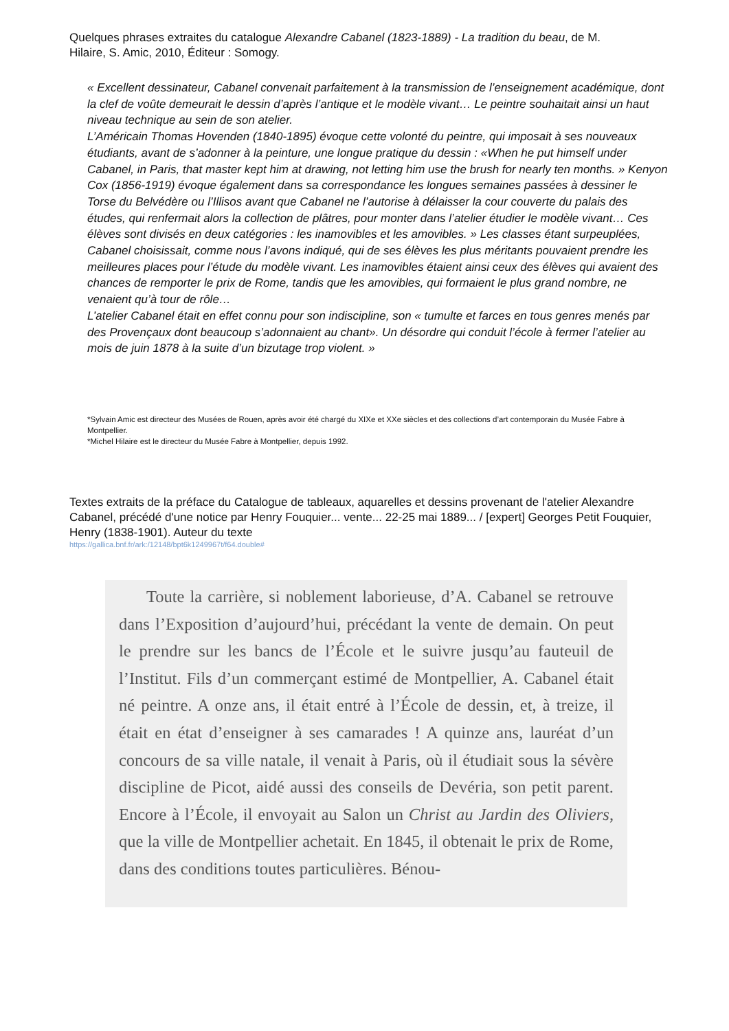Quelques phrases extraites du catalogue Alexandre Cabanel (1823-1889) - La tradition du beau, de M. Hilaire, S. Amic, 2010, Éditeur : Somogy.
« Excellent dessinateur, Cabanel convenait parfaitement à la transmission de l’enseignement académique, dont la clef de voûte demeurait le dessin d’après l’antique et le modèle vivant… Le peintre souhaitait ainsi un haut niveau technique au sein de son atelier.
L’Américain Thomas Hovenden (1840-1895) évoque cette volonté du peintre, qui imposait à ses nouveaux étudiants, avant de s’adonner à la peinture, une longue pratique du dessin : «When he put himself under Cabanel, in Paris, that master kept him at drawing, not letting him use the brush for nearly ten months. » Kenyon Cox (1856-1919) évoque également dans sa correspondance les longues semaines passées à dessiner le Torse du Belvédère ou l’Illisos avant que Cabanel ne l’autorise à délaisser la cour couverte du palais des études, qui renfermait alors la collection de plâtres, pour monter dans l’atelier étudier le modèle vivant… Ces élèves sont divisés en deux catégories : les inamovibles et les amovibles. » Les classes étant surpeuplées, Cabanel choisissait, comme nous l’avons indiqué, qui de ses élèves les plus méritants pouvaient prendre les meilleures places pour l’étude du modèle vivant. Les inamovibles étaient ainsi ceux des élèves qui avaient des chances de remporter le prix de Rome, tandis que les amovibles, qui formaient le plus grand nombre, ne venaient qu’à tour de rôle…
L’atelier Cabanel était en effet connu pour son indiscipline, son « tumulte et farces en tous genres menés par des Provençaux dont beaucoup s’adonnaient au chant». Un désordre qui conduit l’école à fermer l’atelier au mois de juin 1878 à la suite d’un bizutage trop violent. »
*Sylvain Amic est directeur des Musées de Rouen, après avoir été chargé du XIXe et XXe siècles et des collections d’art contemporain du Musée Fabre à Montpellier.
*Michel Hilaire est le directeur du Musée Fabre à Montpellier, depuis 1992.
Textes extraits de la préface du Catalogue de tableaux, aquarelles et dessins provenant de l'atelier Alexandre Cabanel, précédé d'une notice par Henry Fouquier... vente... 22-25 mai 1889... / [expert] Georges Petit Fouquier, Henry (1838-1901). Auteur du texte
https://gallica.bnf.fr/ark:/12148/bpt6k1249967t/f64.double#
Toute la carrière, si noblement laborieuse, d’A. Cabanel se retrouve dans l’Exposition d’aujourd’hui, précédant la vente de demain. On peut le prendre sur les bancs de l’École et le suivre jusqu’au fauteuil de l’Institut. Fils d’un commerçant estimé de Montpellier, A. Cabanel était né peintre. A onze ans, il était entré à l’École de dessin, et, à treize, il était en état d’enseigner à ses camarades ! A quinze ans, lauréat d’un concours de sa ville natale, il venait à Paris, où il étudiait sous la sévère discipline de Picot, aidé aussi des conseils de Devéria, son petit parent. Encore à l’École, il envoyait au Salon un Christ au Jardin des Oliviers, que la ville de Montpellier achetait. En 1845, il obtenait le prix de Rome, dans des conditions toutes particulières. Bénou-